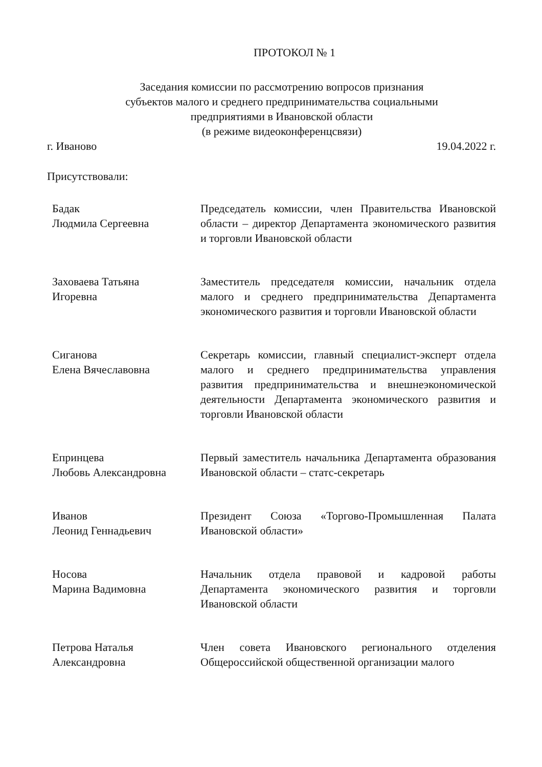ПРОТОКОЛ № 1
Заседания комиссии по рассмотрению вопросов признания
субъектов малого и среднего предпринимательства социальными
предприятиями в Ивановской области
(в режиме видеоконференцсвязи)
г. Иваново 19.04.2022 г.
Присутствовали:
Бадак
Людмила Сергеевна
Председатель комиссии, член Правительства Ивановской области – директор Департамента экономического развития и торговли Ивановской области
Заховаева Татьяна
Игоревна
Заместитель председателя комиссии, начальник отдела малого и среднего предпринимательства Департамента экономического развития и торговли Ивановской области
Сиганова
Елена Вячеславовна
Секретарь комиссии, главный специалист-эксперт отдела малого и среднего предпринимательства управления развития предпринимательства и внешнеэкономической деятельности Департамента экономического развития и торговли Ивановской области
Епринцева
Любовь Александровна
Первый заместитель начальника Департамента образования Ивановской области – статс-секретарь
Иванов
Леонид Геннадьевич
Президент Союза «Торгово-Промышленная Палата Ивановской области»
Носова
Марина Вадимовна
Начальник отдела правовой и кадровой работы Департамента экономического развития и торговли Ивановской области
Петрова Наталья
Александровна
Член совета Ивановского регионального отделения Общероссийской общественной организации малого